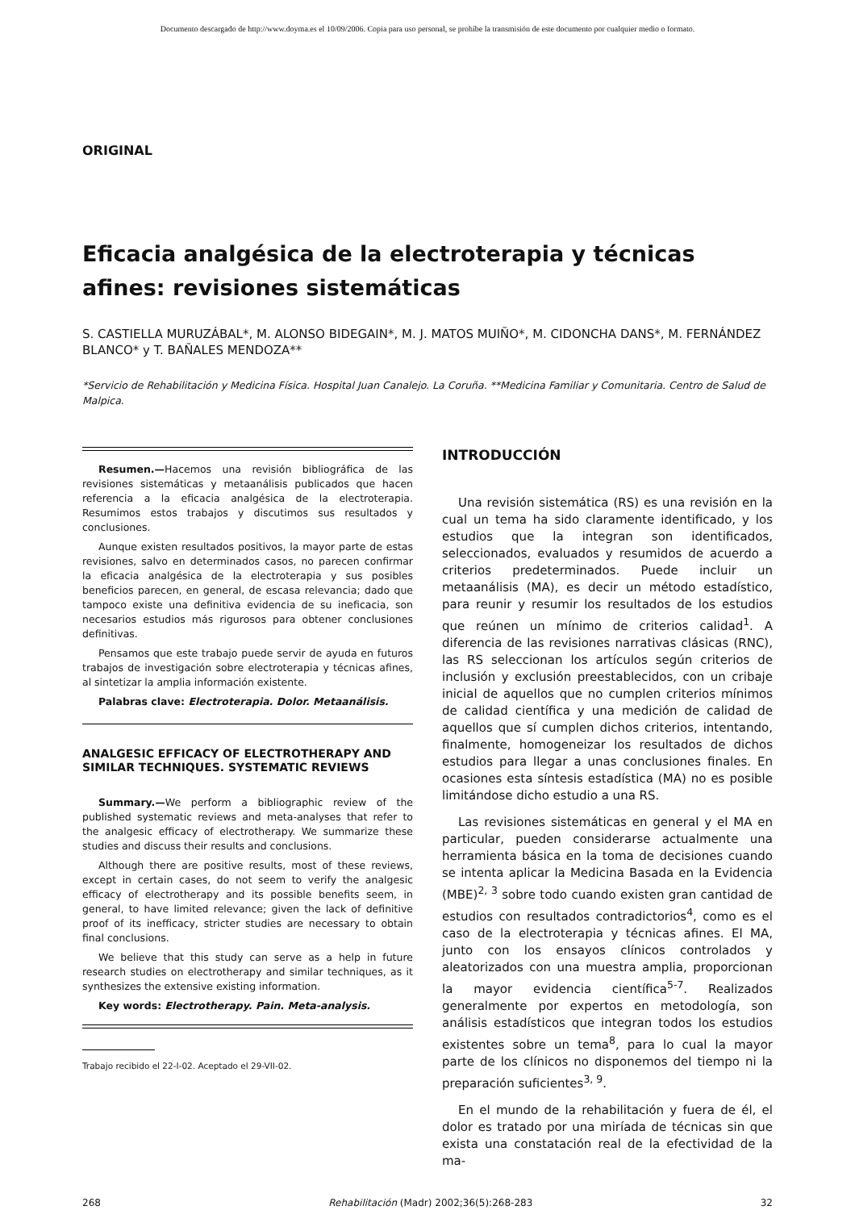Documento descargado de http://www.doyma.es el 10/09/2006. Copia para uso personal, se prohíbe la transmisión de este documento por cualquier medio o formato.
ORIGINAL
Eficacia analgésica de la electroterapia y técnicas afines: revisiones sistemáticas
S. CASTIELLA MURUZÁBAL*, M. ALONSO BIDEGAIN*, M. J. MATOS MUIÑO*, M. CIDONCHA DANS*, M. FERNÁNDEZ BLANCO* y T. BAÑALES MENDOZA**
*Servicio de Rehabilitación y Medicina Física. Hospital Juan Canalejo. La Coruña. **Medicina Familiar y Comunitaria. Centro de Salud de Malpica.
Resumen.—Hacemos una revisión bibliográfica de las revisiones sistemáticas y metaanálisis publicados que hacen referencia a la eficacia analgésica de la electroterapia. Resumimos estos trabajos y discutimos sus resultados y conclusiones.
Aunque existen resultados positivos, la mayor parte de estas revisiones, salvo en determinados casos, no parecen confirmar la eficacia analgésica de la electroterapia y sus posibles beneficios parecen, en general, de escasa relevancia; dado que tampoco existe una definitiva evidencia de su ineficacia, son necesarios estudios más rigurosos para obtener conclusiones definitivas.
Pensamos que este trabajo puede servir de ayuda en futuros trabajos de investigación sobre electroterapia y técnicas afines, al sintetizar la amplia información existente.
Palabras clave: Electroterapia. Dolor. Metaanálisis.
ANALGESIC EFFICACY OF ELECTROTHERAPY AND SIMILAR TECHNIQUES. SYSTEMATIC REVIEWS
Summary.—We perform a bibliographic review of the published systematic reviews and meta-analyses that refer to the analgesic efficacy of electrotherapy. We summarize these studies and discuss their results and conclusions.
Although there are positive results, most of these reviews, except in certain cases, do not seem to verify the analgesic efficacy of electrotherapy and its possible benefits seem, in general, to have limited relevance; given the lack of definitive proof of its inefficacy, stricter studies are necessary to obtain final conclusions.
We believe that this study can serve as a help in future research studies on electrotherapy and similar techniques, as it synthesizes the extensive existing information.
Key words: Electrotherapy. Pain. Meta-analysis.
Trabajo recibido el 22-I-02. Aceptado el 29-VII-02.
INTRODUCCIÓN
Una revisión sistemática (RS) es una revisión en la cual un tema ha sido claramente identificado, y los estudios que la integran son identificados, seleccionados, evaluados y resumidos de acuerdo a criterios predeterminados. Puede incluir un metaanálisis (MA), es decir un método estadístico, para reunir y resumir los resultados de los estudios que reúnen un mínimo de criterios calidad<sup>1</sup>. A diferencia de las revisiones narrativas clásicas (RNC), las RS seleccionan los artículos según criterios de inclusión y exclusión preestablecidos, con un cribaje inicial de aquellos que no cumplen criterios mínimos de calidad científica y una medición de calidad de aquellos que sí cumplen dichos criterios, intentando, finalmente, homogeneizar los resultados de dichos estudios para llegar a unas conclusiones finales. En ocasiones esta síntesis estadística (MA) no es posible limitándose dicho estudio a una RS.
Las revisiones sistemáticas en general y el MA en particular, pueden considerarse actualmente una herramienta básica en la toma de decisiones cuando se intenta aplicar la Medicina Basada en la Evidencia (MBE)<sup>2, 3</sup> sobre todo cuando existen gran cantidad de estudios con resultados contradictorios<sup>4</sup>, como es el caso de la electroterapia y técnicas afines. El MA, junto con los ensayos clínicos controlados y aleatorizados con una muestra amplia, proporcionan la mayor evidencia científica<sup>5-7</sup>. Realizados generalmente por expertos en metodología, son análisis estadísticos que integran todos los estudios existentes sobre un tema<sup>8</sup>, para lo cual la mayor parte de los clínicos no disponemos del tiempo ni la preparación suficientes<sup>3, 9</sup>.
En el mundo de la rehabilitación y fuera de él, el dolor es tratado por una miríada de técnicas sin que exista una constatación real de la efectividad de la ma-
268 Rehabilitación (Madr) 2002;36(5):268-283 32